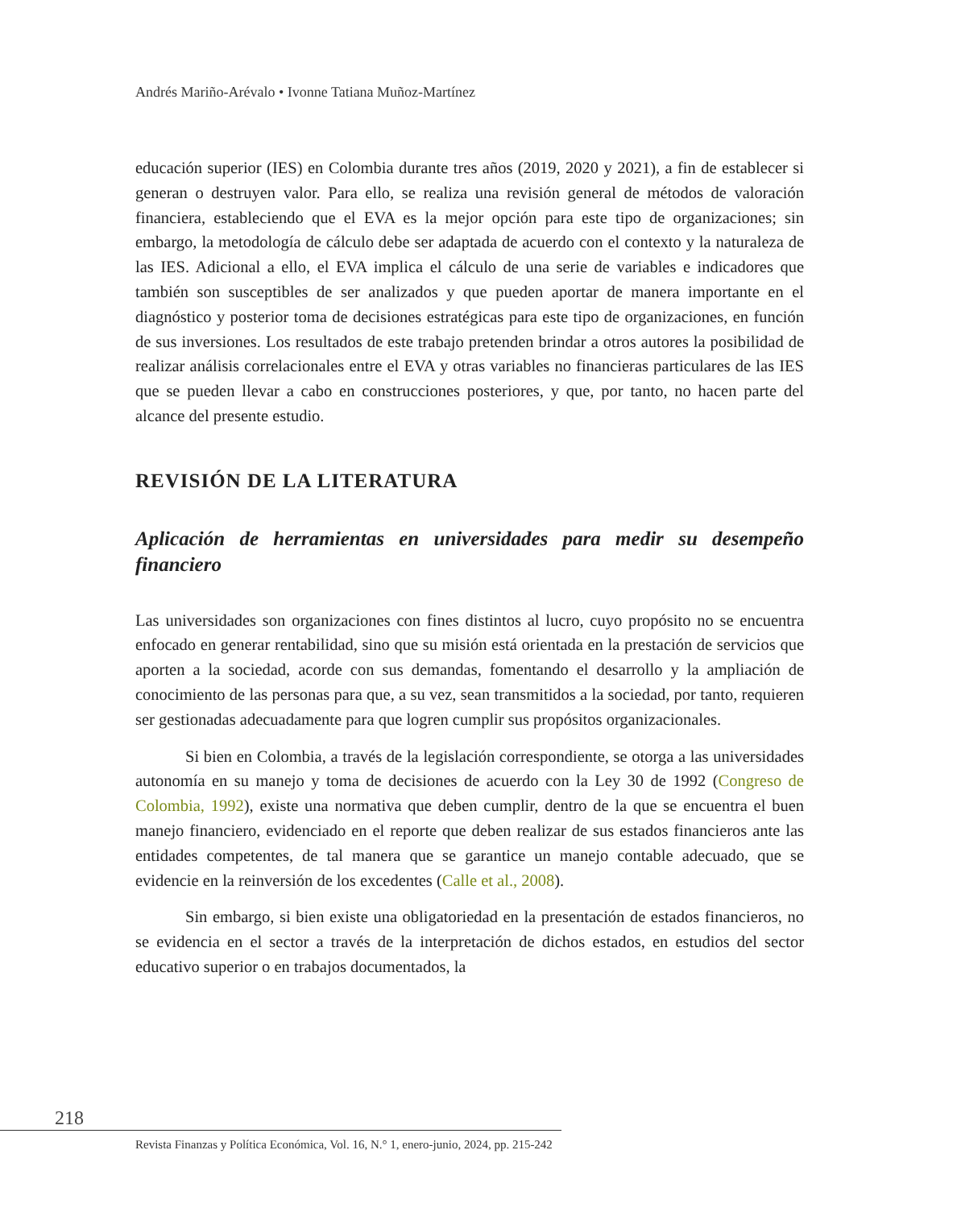Andrés Mariño-Arévalo • Ivonne Tatiana Muñoz-Martínez
educación superior (IES) en Colombia durante tres años (2019, 2020 y 2021), a fin de establecer si generan o destruyen valor. Para ello, se realiza una revisión general de métodos de valoración financiera, estableciendo que el EVA es la mejor opción para este tipo de organizaciones; sin embargo, la metodología de cálculo debe ser adaptada de acuerdo con el contexto y la naturaleza de las IES. Adicional a ello, el EVA implica el cálculo de una serie de variables e indicadores que también son susceptibles de ser analizados y que pueden aportar de manera importante en el diagnóstico y posterior toma de decisiones estratégicas para este tipo de organizaciones, en función de sus inversiones. Los resultados de este trabajo pretenden brindar a otros autores la posibilidad de realizar análisis correlacionales entre el EVA y otras variables no financieras particulares de las IES que se pueden llevar a cabo en construcciones posteriores, y que, por tanto, no hacen parte del alcance del presente estudio.
REVISIÓN DE LA LITERATURA
Aplicación de herramientas en universidades para medir su desempeño financiero
Las universidades son organizaciones con fines distintos al lucro, cuyo propósito no se encuentra enfocado en generar rentabilidad, sino que su misión está orientada en la prestación de servicios que aporten a la sociedad, acorde con sus demandas, fomentando el desarrollo y la ampliación de conocimiento de las personas para que, a su vez, sean transmitidos a la sociedad, por tanto, requieren ser gestionadas adecuadamente para que logren cumplir sus propósitos organizacionales.
Si bien en Colombia, a través de la legislación correspondiente, se otorga a las universidades autonomía en su manejo y toma de decisiones de acuerdo con la Ley 30 de 1992 (Congreso de Colombia, 1992), existe una normativa que deben cumplir, dentro de la que se encuentra el buen manejo financiero, evidenciado en el reporte que deben realizar de sus estados financieros ante las entidades competentes, de tal manera que se garantice un manejo contable adecuado, que se evidencie en la reinversión de los excedentes (Calle et al., 2008).
Sin embargo, si bien existe una obligatoriedad en la presentación de estados financieros, no se evidencia en el sector a través de la interpretación de dichos estados, en estudios del sector educativo superior o en trabajos documentados, la
218
Revista Finanzas y Política Económica, Vol. 16, N.° 1, enero-junio, 2024, pp. 215-242